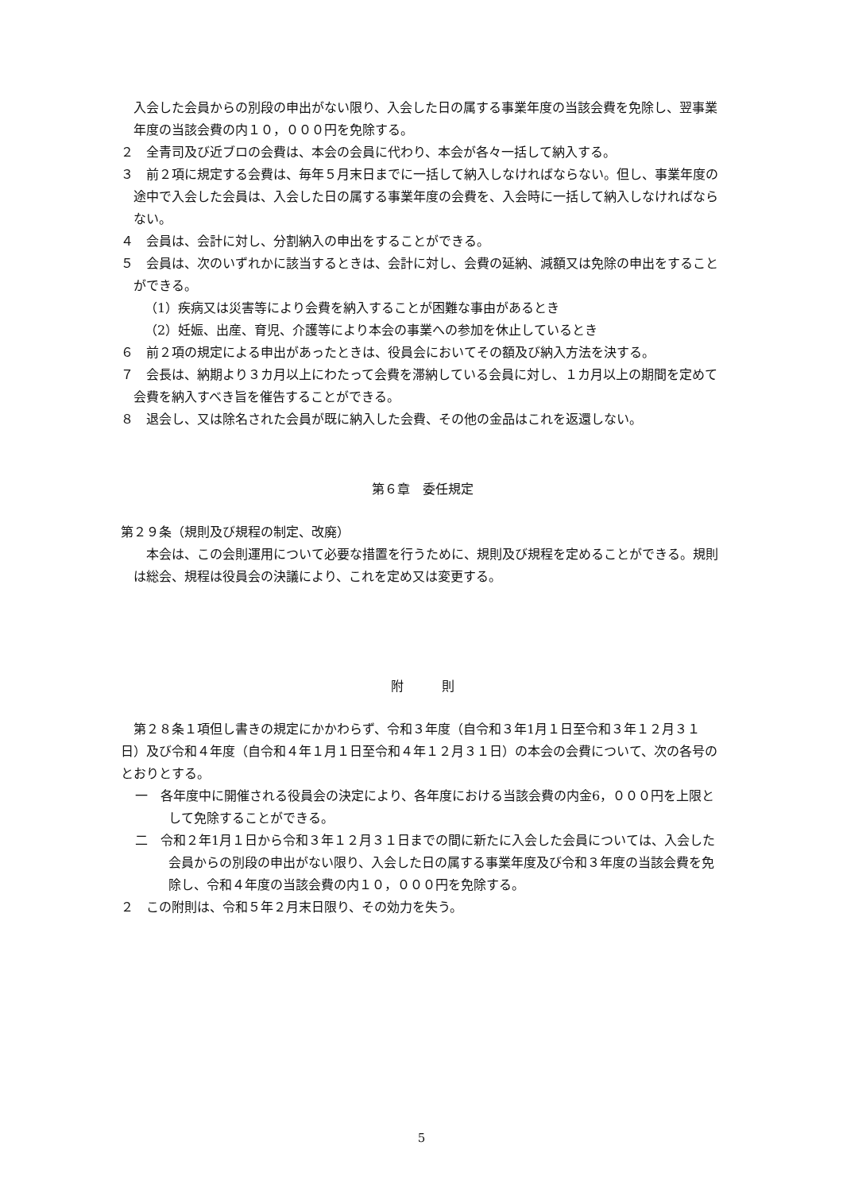入会した会員からの別段の申出がない限り、入会した日の属する事業年度の当該会費を免除し、翌事業年度の当該会費の内１０，０００円を免除する。
２　全青司及び近ブロの会費は、本会の会員に代わり、本会が各々一括して納入する。
３　前２項に規定する会費は、毎年５月末日までに一括して納入しなければならない。但し、事業年度の途中で入会した会員は、入会した日の属する事業年度の会費を、入会時に一括して納入しなければならない。
４　会員は、会計に対し、分割納入の申出をすることができる。
５　会員は、次のいずれかに該当するときは、会計に対し、会費の延納、減額又は免除の申出をすることができる。
（1）疾病又は災害等により会費を納入することが困難な事由があるとき
（2）妊娠、出産、育児、介護等により本会の事業への参加を休止しているとき
６　前２項の規定による申出があったときは、役員会においてその額及び納入方法を決する。
７　会長は、納期より３カ月以上にわたって会費を滞納している会員に対し、１カ月以上の期間を定めて会費を納入すべき旨を催告することができる。
８　退会し、又は除名された会員が既に納入した会費、その他の金品はこれを返還しない。
第６章　委任規定
第２９条（規則及び規程の制定、改廃）
本会は、この会則運用について必要な措置を行うために、規則及び規程を定めることができる。規則は総会、規程は役員会の決議により、これを定め又は変更する。
附　　　則
第２８条１項但し書きの規定にかかわらず、令和３年度（自令和３年1月１日至令和３年１２月３１日）及び令和４年度（自令和４年１月１日至令和４年１２月３１日）の本会の会費について、次の各号のとおりとする。
一　各年度中に開催される役員会の決定により、各年度における当該会費の内金6，０００円を上限として免除することができる。
二　令和２年1月１日から令和３年１２月３１日までの間に新たに入会した会員については、入会した会員からの別段の申出がない限り、入会した日の属する事業年度及び令和３年度の当該会費を免除し、令和４年度の当該会費の内１０，０００円を免除する。
２　この附則は、令和５年２月末日限り、その効力を失う。
5